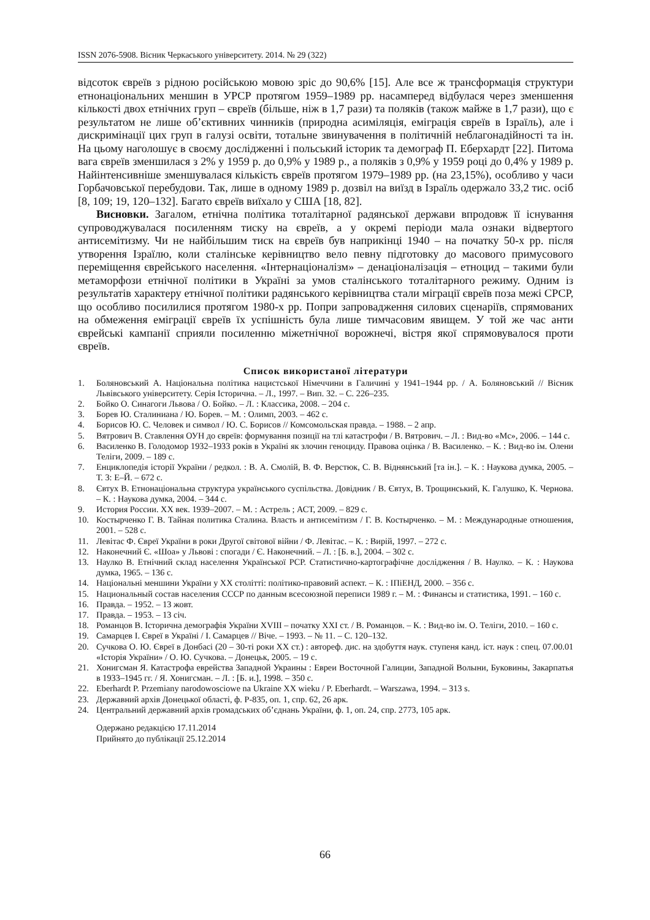ISSN 2076-5908. Вісник Черкаського університету. 2014. № 29 (322)
відсоток євреїв з рідною російською мовою зріс до 90,6% [15]. Але все ж трансформація структури етнонаціональних меншин в УРСР протягом 1959–1989 рр. насамперед відбулася через зменшення кількості двох етнічних груп – євреїв (більше, ніж в 1,7 рази) та поляків (також майже в 1,7 рази), що є результатом не лише об’єктивних чинників (природна асиміляція, еміграція євреїв в Ізраїль), але і дискримінації цих груп в галузі освіти, тотальне звинувачення в політичній неблагонадійності та ін. На цьому наголошує в своєму дослідженні і польський історик та демограф П. Еберхардт [22]. Питома вага євреїв зменшилася з 2% у 1959 р. до 0,9% у 1989 р., а поляків з 0,9% у 1959 році до 0,4% у 1989 р. Найінтенсивніше зменшувалася кількість євреїв протягом 1979–1989 рр. (на 23,15%), особливо у часи Горбачовської перебудови. Так, лише в одному 1989 р. дозвіл на виїзд в Ізраїль одержало 33,2 тис. осіб [8, 109; 19, 120–132]. Багато євреїв виїхало у США [18, 82].
Висновки. Загалом, етнічна політика тоталітарної радянської держави впродовж її існування супроводжувалася посиленням тиску на євреїв, а у окремі періоди мала ознаки відвертого антисемітизму. Чи не найбільшим тиск на євреїв був наприкінці 1940 – на початку 50-х рр. після утворення Ізраїлю, коли сталінське керівництво вело певну підготовку до масового примусового переміщення єврейського населення. «Інтернаціоналізм» – денаціоналізація – етноцид – такими були метаморфози етнічної політики в Україні за умов сталінського тоталітарного режиму. Одним із результатів характеру етнічної політики радянського керівництва стали міграції євреїв поза межі СРСР, що особливо посилилися протягом 1980-х рр. Попри запровадження силових сценаріїв, спрямованих на обмеження еміграції євреїв їх успішність була лише тимчасовим явищем. У той же час анти єврейські кампанії сприяли посиленню міжетнічної ворожнечі, вістря якої спрямовувалося проти євреїв.
Список використаної літератури
1. Боляновський А. Національна політика нацистської Німеччини в Галичині у 1941–1944 рр. / А. Боляновський // Вісник Львівського університету. Серія Історична. – Л., 1997. – Вип. 32. – С. 226–235.
2. Бойко О. Синагоги Львова / О. Бойко. – Л. : Классика, 2008. – 204 с.
3. Борев Ю. Сталиниана / Ю. Борев. – М. : Олимп, 2003. – 462 с.
4. Борисов Ю. С. Человек и символ / Ю. С. Борисов // Комсомольская правда. – 1988. – 2 апр.
5. Вятрович В. Ставлення ОУН до євреїв: формування позиції на тлі катастрофи / В. Вятрович. – Л. : Вид-во «Мс», 2006. – 144 с.
6. Василенко В. Голодомор 1932–1933 років в Україні як злочин геноциду. Правова оцінка / В. Василенко. – К. : Вид-во ім. Олени Теліги, 2009. – 189 с.
7. Енциклопедія історії України / редкол. : В. А. Смолій, В. Ф. Верстюк, С. В. Віднянський [та ін.]. – К. : Наукова думка, 2005. – Т. 3: Е–Й. – 672 с.
8. Євтух В. Етнонаціональна структура українського суспільства. Довідник / В. Євтух, В. Трощинський, К. Галушко, К. Чернова. – К. : Наукова думка, 2004. – 344 с.
9. История России. ХХ век. 1939–2007. – М. : Астрель ; АСТ, 2009. – 829 с.
10. Костырченко Г. В. Тайная политика Сталина. Власть и антисемітизм / Г. В. Костырченко. – М. : Международные отношения, 2001. – 528 с.
11. Левітас Ф. Євреї України в роки Другої світової війни / Ф. Левітас. – К. : Вирій, 1997. – 272 с.
12. Наконечний Є. «Шоа» у Львові : спогади / Є. Наконечний. – Л. : [Б. в.], 2004. – 302 с.
13. Наулко В. Етнічний склад населення Української РСР. Статистично-картографічне дослідження / В. Наулко. – К. : Наукова думка, 1965. – 136 с.
14. Національні меншини України у ХХ столітті: політико-правовий аспект. – К. : ІПіЕНД, 2000. – 356 с.
15. Национальный состав населения СССР по данным всесоюзной переписи 1989 г. – М. : Финансы и статистика, 1991. – 160 с.
16. Правда. – 1952. – 13 жовт.
17. Правда. – 1953. – 13 січ.
18. Романцов В. Історична демографія України XVIII – початку XXI ст. / В. Романцов. – К. : Вид-во ім. О. Теліги, 2010. – 160 с.
19. Самарцев І. Євреї в Україні / І. Самарцев // Віче. – 1993. – № 11. – С. 120–132.
20. Сучкова О. Ю. Євреї в Донбасі (20 – 30-ті роки ХХ ст.) : автореф. дис. на здобуття наук. ступеня канд. іст. наук : спец. 07.00.01 «Історія України» / О. Ю. Сучкова. – Донецьк, 2005. – 19 с.
21. Хонигсман Я. Катастрофа еврейства Западной Украины : Евреи Восточной Галиции, Западной Волыни, Буковины, Закарпатья в 1933–1945 гг. / Я. Хонигсман. – Л. : [Б. и.], 1998. – 350 с.
22. Eberhardt P. Przemiany narodowosciowe na Ukraine XX wieku / P. Eberhardt. – Warszawa, 1994. – 313 s.
23. Державний архів Донецької області, ф. Р-835, оп. 1, спр. 62, 26 арк.
24. Центральний державний архів громадських об’єднань України, ф. 1, оп. 24, спр. 2773, 105 арк.
Одержано редакцією 17.11.2014
Прийнято до публікації 25.12.2014
66